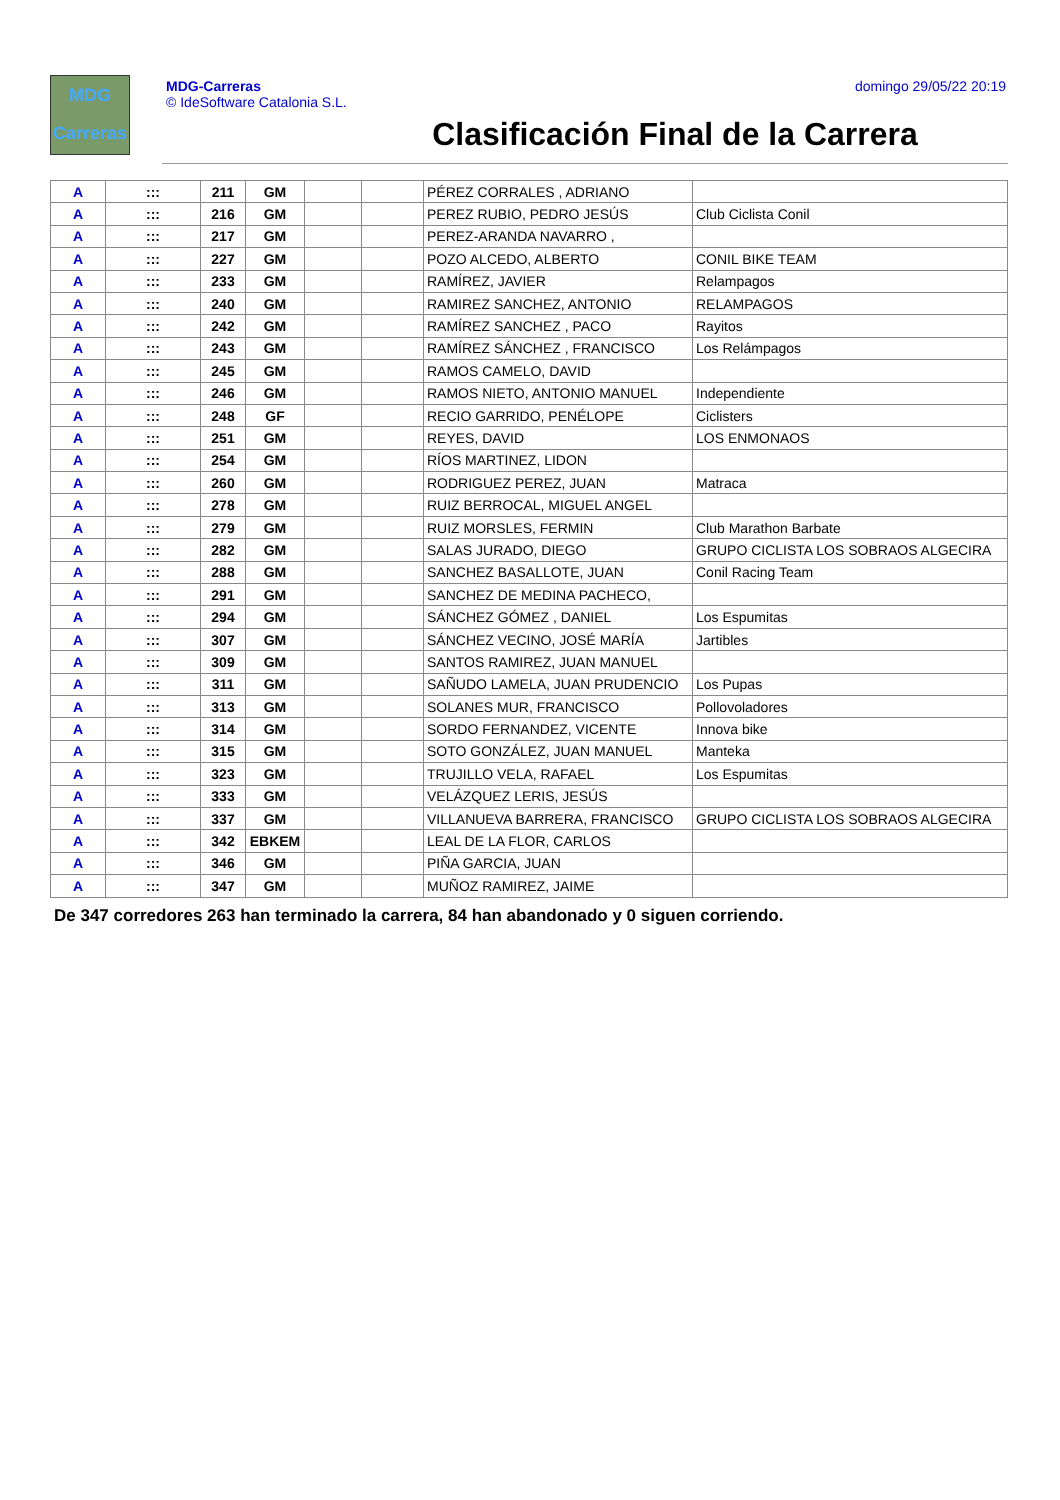MDG
Carreras
MDG-Carreras
© IdeSoftware Catalonia S.L.
domingo 29/05/22 20:19
Clasificación Final de la Carrera
| A | ::: | 211 | GM | | | PÉREZ CORRALES , ADRIANO | |
| A | ::: | 216 | GM | | | PEREZ RUBIO, PEDRO JESÚS | Club Ciclista Conil |
| A | ::: | 217 | GM | | | PEREZ-ARANDA NAVARRO , | |
| A | ::: | 227 | GM | | | POZO ALCEDO, ALBERTO | CONIL BIKE TEAM |
| A | ::: | 233 | GM | | | RAMÍREZ, JAVIER | Relampagos |
| A | ::: | 240 | GM | | | RAMIREZ SANCHEZ, ANTONIO | RELAMPAGOS |
| A | ::: | 242 | GM | | | RAMÍREZ SANCHEZ , PACO | Rayitos |
| A | ::: | 243 | GM | | | RAMÍREZ SÁNCHEZ , FRANCISCO | Los Relámpagos |
| A | ::: | 245 | GM | | | RAMOS CAMELO, DAVID | |
| A | ::: | 246 | GM | | | RAMOS NIETO, ANTONIO MANUEL | Independiente |
| A | ::: | 248 | GF | | | RECIO GARRIDO, PENÉLOPE | Ciclisters |
| A | ::: | 251 | GM | | | REYES, DAVID | LOS ENMONAOS |
| A | ::: | 254 | GM | | | RÍOS MARTINEZ, LIDON | |
| A | ::: | 260 | GM | | | RODRIGUEZ PEREZ, JUAN | Matraca |
| A | ::: | 278 | GM | | | RUIZ BERROCAL, MIGUEL ANGEL | |
| A | ::: | 279 | GM | | | RUIZ MORSLES, FERMIN | Club Marathon Barbate |
| A | ::: | 282 | GM | | | SALAS JURADO, DIEGO | GRUPO CICLISTA LOS SOBRAOS ALGECIRA |
| A | ::: | 288 | GM | | | SANCHEZ BASALLOTE, JUAN | Conil Racing Team |
| A | ::: | 291 | GM | | | SANCHEZ DE MEDINA PACHECO, | |
| A | ::: | 294 | GM | | | SÁNCHEZ GÓMEZ , DANIEL | Los Espumitas |
| A | ::: | 307 | GM | | | SÁNCHEZ VECINO, JOSÉ MARÍA | Jartibles |
| A | ::: | 309 | GM | | | SANTOS RAMIREZ, JUAN MANUEL | |
| A | ::: | 311 | GM | | | SAÑUDO LAMELA, JUAN PRUDENCIO | Los Pupas |
| A | ::: | 313 | GM | | | SOLANES MUR, FRANCISCO | Pollovoladores |
| A | ::: | 314 | GM | | | SORDO FERNANDEZ, VICENTE | Innova bike |
| A | ::: | 315 | GM | | | SOTO GONZÁLEZ, JUAN MANUEL | Manteka |
| A | ::: | 323 | GM | | | TRUJILLO VELA, RAFAEL | Los Espumitas |
| A | ::: | 333 | GM | | | VELÁZQUEZ LERIS, JESÚS | |
| A | ::: | 337 | GM | | | VILLANUEVA BARRERA, FRANCISCO | GRUPO CICLISTA LOS SOBRAOS ALGECIRA |
| A | ::: | 342 | EBKEM | | | LEAL DE LA FLOR, CARLOS | |
| A | ::: | 346 | GM | | | PIÑA GARCIA, JUAN | |
| A | ::: | 347 | GM | | | MUÑOZ RAMIREZ, JAIME | |
De 347 corredores 263 han terminado la carrera, 84 han abandonado y 0 siguen corriendo.